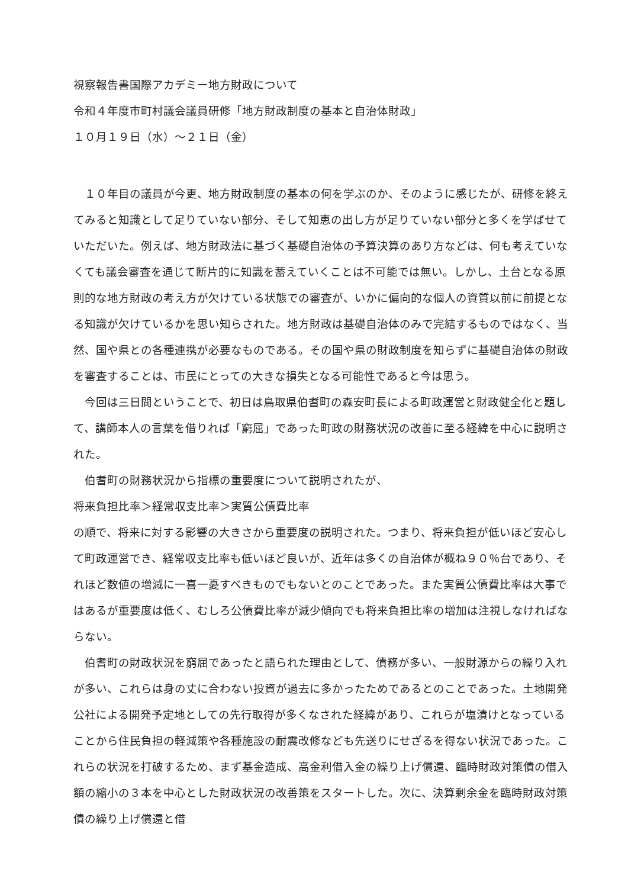視察報告書国際アカデミー地方財政について
令和４年度市町村議会議員研修「地方財政制度の基本と自治体財政」
１０月１９日（水）～２１日（金）
　１０年目の議員が今更、地方財政制度の基本の何を学ぶのか、そのように感じたが、研修を終えてみると知識として足りていない部分、そして知恵の出し方が足りていない部分と多くを学ばせていただいた。例えば、地方財政法に基づく基礎自治体の予算決算のあり方などは、何も考えていなくても議会審査を通じて断片的に知識を蓄えていくことは不可能では無い。しかし、土台となる原則的な地方財政の考え方が欠けている状態での審査が、いかに偏向的な個人の資質以前に前提となる知識が欠けているかを思い知らされた。地方財政は基礎自治体のみで完結するものではなく、当然、国や県との各種連携が必要なものである。その国や県の財政制度を知らずに基礎自治体の財政を審査することは、市民にとっての大きな損失となる可能性であると今は思う。
　今回は三日間ということで、初日は鳥取県伯耆町の森安町長による町政運営と財政健全化と題して、講師本人の言葉を借りれば「窮屈」であった町政の財務状況の改善に至る経緯を中心に説明された。
　伯耆町の財務状況から指標の重要度について説明されたが、
将来負担比率＞経常収支比率＞実質公債費比率
の順で、将来に対する影響の大きさから重要度の説明された。つまり、将来負担が低いほど安心して町政運営でき、経常収支比率も低いほど良いが、近年は多くの自治体が概ね９０％台であり、それほど数値の増減に一喜一憂すべきものでもないとのことであった。また実質公債費比率は大事ではあるが重要度は低く、むしろ公債費比率が減少傾向でも将来負担比率の増加は注視しなければならない。
　伯耆町の財政状況を窮屈であったと語られた理由として、債務が多い、一般財源からの繰り入れが多い、これらは身の丈に合わない投資が過去に多かったためであるとのことであった。土地開発公社による開発予定地としての先行取得が多くなされた経緯があり、これらが塩漬けとなっていることから住民負担の軽減策や各種施設の耐震改修なども先送りにせざるを得ない状況であった。これらの状況を打破するため、まず基金造成、高金利借入金の繰り上げ償還、臨時財政対策債の借入額の縮小の３本を中心とした財政状況の改善策をスタートした。次に、決算剰余金を臨時財政対策債の繰り上げ償還と借